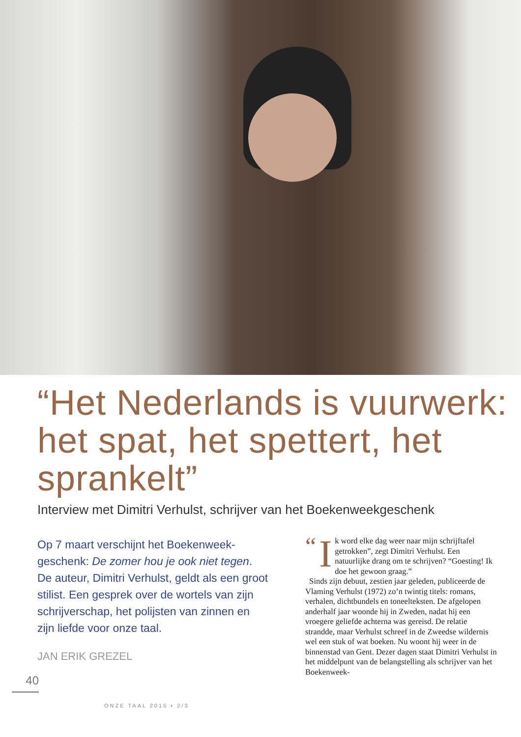“Het Nederlands is vuurwerk: het spat, het spettert, het sprankelt”
Interview met Dimitri Verhulst, schrijver van het Boekenweekgeschenk
Op 7 maart verschijnt het Boekenweek­geschenk: De zomer hou je ook niet tegen. De auteur, Dimitri Verhulst, geldt als een groot stilist. Een gesprek over de wortels van zijn schrijverschap, het polijsten van zinnen en zijn liefde voor onze taal.
JAN ERIK GREZEL
40
“I k word elke dag weer naar mijn schrijftafel getrokken”, zegt Dimitri Verhulst. Een natuurlijke drang om te schrijven? “Goesting! Ik doe het gewoon graag.”
Sinds zijn debuut, zestien jaar geleden, publiceerde de Vlaming Verhulst (1972) zo’n twintig titels: romans, verhalen, dichtbundels en toneelteksten. De afgelopen anderhalf jaar woonde hij in Zweden, nadat hij een vroegere geliefde achterna was gereisd. De relatie strandde, maar Verhulst schreef in de Zweedse wildernis wel een stuk of wat boeken. Nu woont hij weer in de binnenstad van Gent. Dezer dagen staat Dimitri Verhulst in het middelpunt van de belangstelling als schrijver van het Boekenweek-
ONZE TAAL 2015 • 2/3